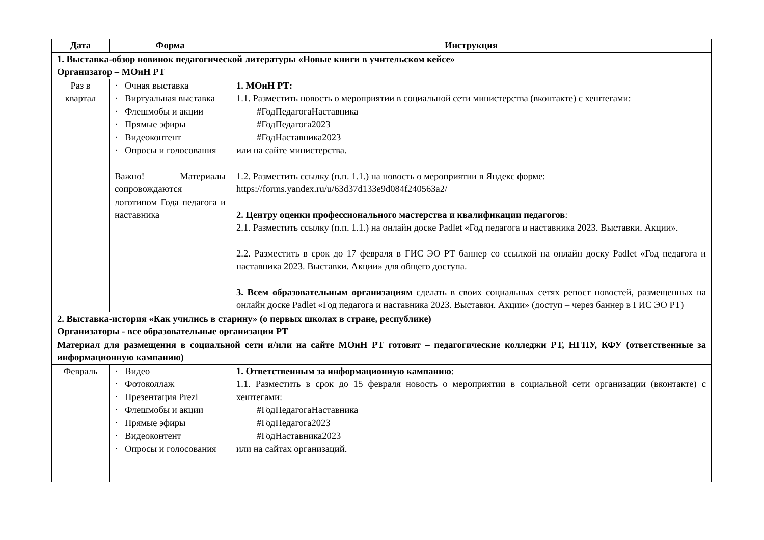| Дата | Форма | Инструкция |
| --- | --- | --- |
| 1. Выставка-обзор новинок педагогической литературы «Новые книги в учительском кейсе» Организатор – МОиН РТ | | |
| Раз в квартал | · Очная выставка · Виртуальная выставка · Флешмобы и акции · Прямые эфиры · Видеоконтент · Опросы и голосования Важно! Материалы сопровождаются логотипом Года педагога и наставника | 1. МОиН РТ: 1.1. Разместить новость о мероприятии в социальной сети министерства (вконтакте) с хештегами: #ГодПедагогаНаставника #ГодПедагога2023 #ГодНаставника2023 или на сайте министерства. 1.2. Разместить ссылку (п.п. 1.1.) на новость о мероприятии в Яндекс форме: https://forms.yandex.ru/u/63d37d133e9d084f240563a2/ 2. Центру оценки профессионального мастерства и квалификации педагогов : 2.1. Разместить ссылку (п.п. 1.1.) на онлайн доске Padlet «Год педагога и наставника 2023. Выставки. Акции». 2.2. Разместить в срок до 17 февраля в ГИС ЭО РТ баннер со ссылкой на онлайн доску Padlet «Год педагога и наставника 2023. Выставки. Акции» для общего доступа. 3. Всем образовательным организациям сделать в своих социальных сетях репост новостей, размещенных на онлайн доске Padlet «Год педагога и наставника 2023. Выставки. Акции» (доступ – через баннер в ГИС ЭО РТ) |
| 2. Выставка-история «Как учились в старину» (о первых школах в стране, республике) Организаторы - все образовательные организации РТ Материал для размещения в социальной сети и/или на сайте МОиН РТ готовят – педагогические колледжи РТ, НГПУ, КФУ (ответственные за информационную кампанию) | | |
| Февраль | · Видео · Фотоколлаж · Презентация Prezi · Флешмобы и акции · Прямые эфиры · Видеоконтент · Опросы и голосования | 1. Ответственным за информационную кампанию : 1.1. Разместить в срок до 15 февраля новость о мероприятии в социальной сети организации (вконтакте) с хештегами: #ГодПедагогаНаставника #ГодПедагога2023 #ГодНаставника2023 или на сайтах организаций. |